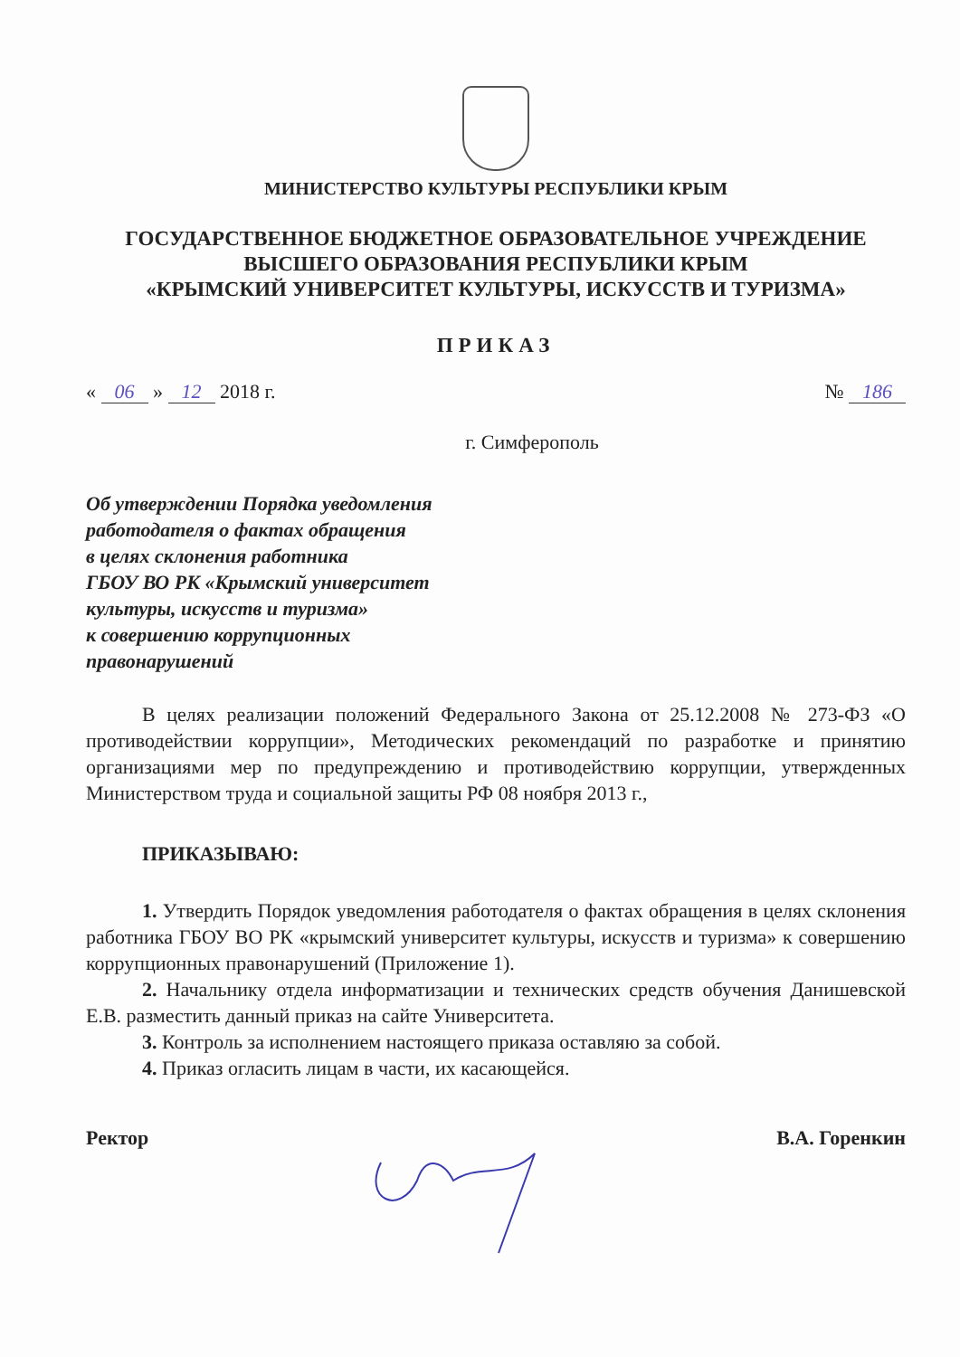МИНИСТЕРСТВО КУЛЬТУРЫ РЕСПУБЛИКИ КРЫМ
ГОСУДАРСТВЕННОЕ БЮДЖЕТНОЕ ОБРАЗОВАТЕЛЬНОЕ УЧРЕЖДЕНИЕ
ВЫСШЕГО ОБРАЗОВАНИЯ РЕСПУБЛИКИ КРЫМ
«КРЫМСКИЙ УНИВЕРСИТЕТ КУЛЬТУРЫ, ИСКУССТВ И ТУРИЗМА»
ПРИКАЗ
« 06 » 12 2018 г. № 186
г. Симферополь
Об утверждении Порядка уведомления
работодателя о фактах обращения
в целях склонения работника
ГБОУ ВО РК «Крымский университет
культуры, искусств и туризма»
к совершению коррупционных
правонарушений
В целях реализации положений Федерального Закона от 25.12.2008 № 273-ФЗ «О противодействии коррупции», Методических рекомендаций по разработке и принятию организациями мер по предупреждению и противодействию коррупции, утвержденных Министерством труда и социальной защиты РФ 08 ноября 2013 г.,
ПРИКАЗЫВАЮ:
1. Утвердить Порядок уведомления работодателя о фактах обращения в целях склонения работника ГБОУ ВО РК «крымский университет культуры, искусств и туризма» к совершению коррупционных правонарушений (Приложение 1).
2. Начальнику отдела информатизации и технических средств обучения Данишевской Е.В. разместить данный приказ на сайте Университета.
3. Контроль за исполнением настоящего приказа оставляю за собой.
4. Приказ огласить лицам в части, их касающейся.
Ректор В.А. Горенкин